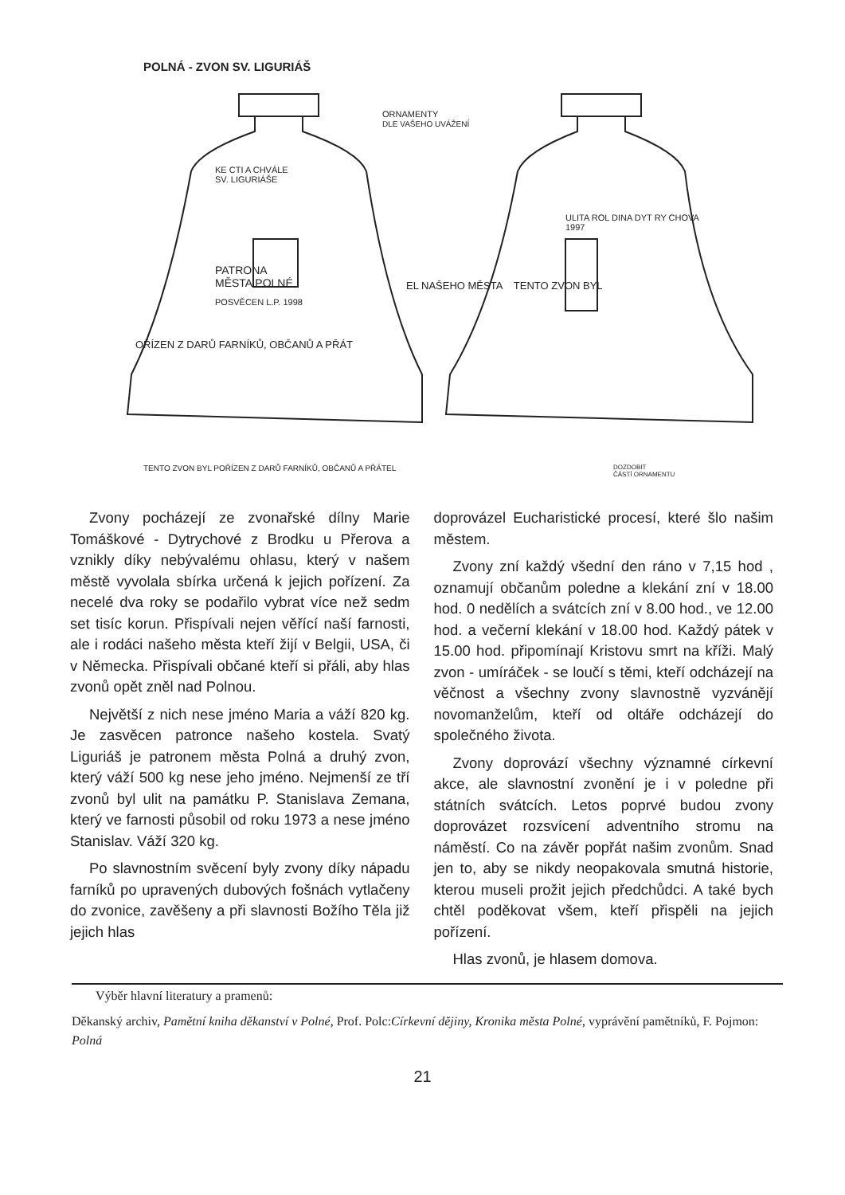POLNÁ - ZVON SV. LIGURIÁŠ
KE CTI A CHVÁLE
SV. LIGURIÁŠE
PATRONA
MĚSTA POLNÉ
POSVĚCEN L.P. 1998
OŘÍZEN Z DARŮ FARNÍKŮ, OBČANŮ A PŘÁT
ORNAMENTY
DLE VAŠEHO UVÁŽENÍ
ULITA ROL DINA DYT RY CHOVA
1997
EL NAŠEHO MĚSTA TENTO ZVON BYL
TENTO ZVON BYL POŘÍZEN Z DARŮ FARNÍKŮ, OBČANŮ A PŘÁTEL
DOZDOBIT
ČÁSTÍ ORNAMENTU
Zvony pocházejí ze zvonařské dílny Marie Tomáškové - Dytrychové z Brodku u Přerova a vznikly díky nebývalému ohlasu, který v našem městě vyvolala sbírka určená k jejich pořízení. Za necelé dva roky se podařilo vybrat více než sedm set tisíc korun. Přispívali nejen věřící naší farnosti, ale i rodáci našeho města kteří žijí v Belgii, USA, či v Německa. Přispívali občané kteří si přáli, aby hlas zvonů opět zněl nad Polnou.
Největší z nich nese jméno Maria a váží 820 kg. Je zasvěcen patronce našeho kostela. Svatý Liguriáš je patronem města Polná a druhý zvon, který váží 500 kg nese jeho jméno. Nejmenší ze tří zvonů byl ulit na památku P. Stanislava Zemana, který ve farnosti působil od roku 1973 a nese jméno Stanislav. Váží 320 kg.
Po slavnostním svěcení byly zvony díky nápadu farníků po upravených dubových fošnách vytlačeny do zvonice, zavěšeny a při slavnosti Božího Těla již jejich hlas
doprovázel Eucharistické procesí, které šlo našim městem.
Zvony zní každý všední den ráno v 7,15 hod , oznamují občanům poledne a klekání zní v 18.00 hod. 0 nedělích a svátcích zní v 8.00 hod., ve 12.00 hod. a večerní klekání v 18.00 hod. Každý pátek v 15.00 hod. připomínají Kristovu smrt na kříži. Malý zvon - umíráček - se loučí s těmi, kteří odcházejí na věčnost a všechny zvony slavnostně vyzvánějí novomanželům, kteří od oltáře odcházejí do společného života.
Zvony doprovází všechny významné církevní akce, ale slavnostní zvonění je i v poledne při státních svátcích. Letos poprvé budou zvony doprovázet rozsvícení adventního stromu na náměstí. Co na závěr popřát našim zvonům. Snad jen to, aby se nikdy neopakovala smutná historie, kterou museli prožit jejich předchůdci. A také bych chtěl poděkovat všem, kteří přispěli na jejich pořízení.
Hlas zvonů, je hlasem domova.
Výběr hlavní literatury a pramenů:
Děkanský archiv, Pamětní kniha děkanství v Polné, Prof. Polc:Církevní dějiny, Kronika města Polné, vyprávění pamětníků, F. Pojmon: Polná
21